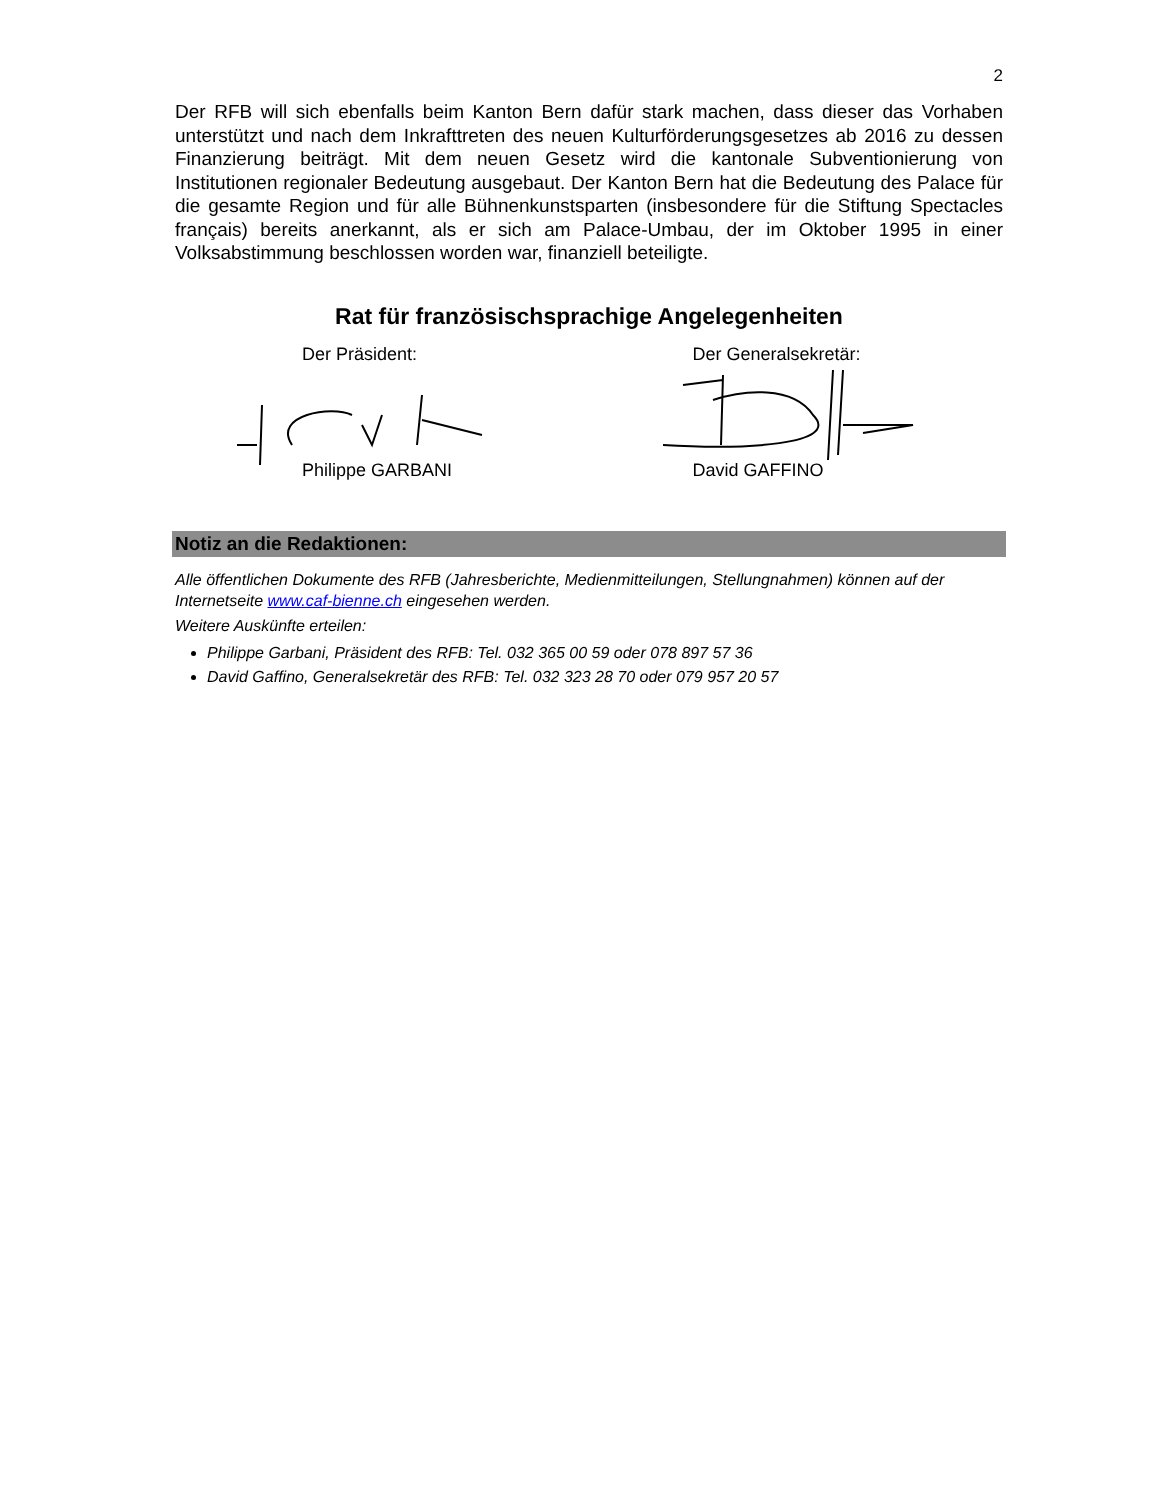2
Der RFB will sich ebenfalls beim Kanton Bern dafür stark machen, dass dieser das Vorhaben unterstützt und nach dem Inkrafttreten des neuen Kulturförderungsgesetzes ab 2016 zu dessen Finanzierung beiträgt. Mit dem neuen Gesetz wird die kantonale Subventionierung von Institutionen regionaler Bedeutung ausgebaut. Der Kanton Bern hat die Bedeutung des Palace für die gesamte Region und für alle Bühnenkunstsparten (insbesondere für die Stiftung Spectacles français) bereits anerkannt, als er sich am Palace-Umbau, der im Oktober 1995 in einer Volksabstimmung beschlossen worden war, finanziell beteiligte.
Rat für französischsprachige Angelegenheiten
Der Präsident:
Philippe GARBANI
Der Generalsekretär:
David GAFFINO
Notiz an die Redaktionen:
Alle öffentlichen Dokumente des RFB (Jahresberichte, Medienmitteilungen, Stellungnahmen) können auf der Internetseite www.caf-bienne.ch eingesehen werden.
Weitere Auskünfte erteilen:
Philippe Garbani, Präsident des RFB: Tel. 032 365 00 59 oder 078 897 57 36
David Gaffino, Generalsekretär des RFB: Tel. 032 323 28 70 oder 079 957 20 57